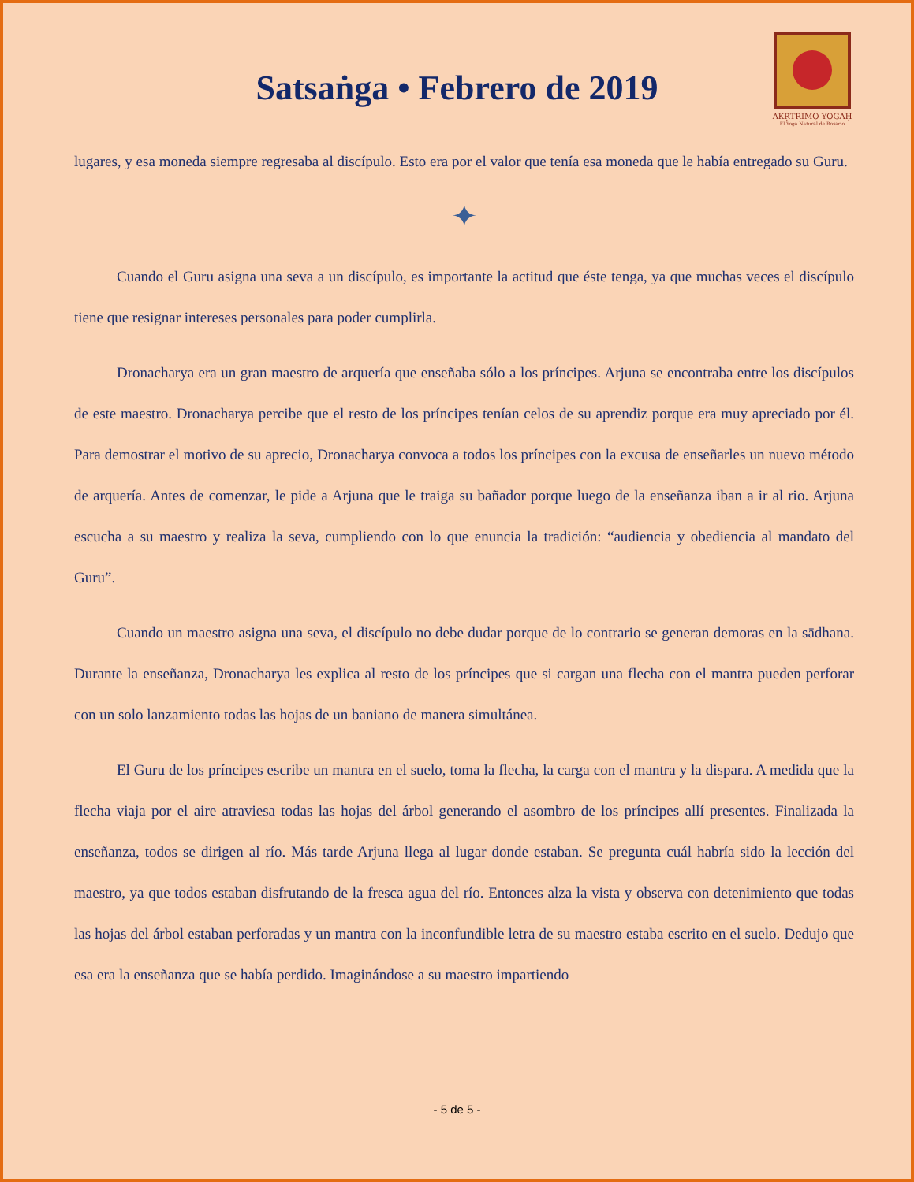Satsaṅga • Febrero de 2019
AKṚTRIMO YOGAḤ
El Yoga Natural de Rosario
lugares, y esa moneda siempre regresaba al discípulo. Esto era por el valor que tenía esa moneda que le había entregado su Guru.
✦
Cuando el Guru asigna una seva a un discípulo, es importante la actitud que éste tenga, ya que muchas veces el discípulo tiene que resignar intereses personales para poder cumplirla.
Dronacharya era un gran maestro de arquería que enseñaba sólo a los príncipes. Arjuna se encontraba entre los discípulos de este maestro. Dronacharya percibe que el resto de los príncipes tenían celos de su aprendiz porque era muy apreciado por él. Para demostrar el motivo de su aprecio, Dronacharya convoca a todos los príncipes con la excusa de enseñarles un nuevo método de arquería. Antes de comenzar, le pide a Arjuna que le traiga su bañador porque luego de la enseñanza iban a ir al rio. Arjuna escucha a su maestro y realiza la seva, cumpliendo con lo que enuncia la tradición: “audiencia y obediencia al mandato del Guru”.
Cuando un maestro asigna una seva, el discípulo no debe dudar porque de lo contrario se generan demoras en la sādhana. Durante la enseñanza, Dronacharya les explica al resto de los príncipes que si cargan una flecha con el mantra pueden perforar con un solo lanzamiento todas las hojas de un baniano de manera simultánea.
El Guru de los príncipes escribe un mantra en el suelo, toma la flecha, la carga con el mantra y la dispara. A medida que la flecha viaja por el aire atraviesa todas las hojas del árbol generando el asombro de los príncipes allí presentes. Finalizada la enseñanza, todos se dirigen al río. Más tarde Arjuna llega al lugar donde estaban. Se pregunta cuál habría sido la lección del maestro, ya que todos estaban disfrutando de la fresca agua del río. Entonces alza la vista y observa con detenimiento que todas las hojas del árbol estaban perforadas y un mantra con la inconfundible letra de su maestro estaba escrito en el suelo. Dedujo que esa era la enseñanza que se había perdido. Imaginándose a su maestro impartiendo
- 5 de 5 -